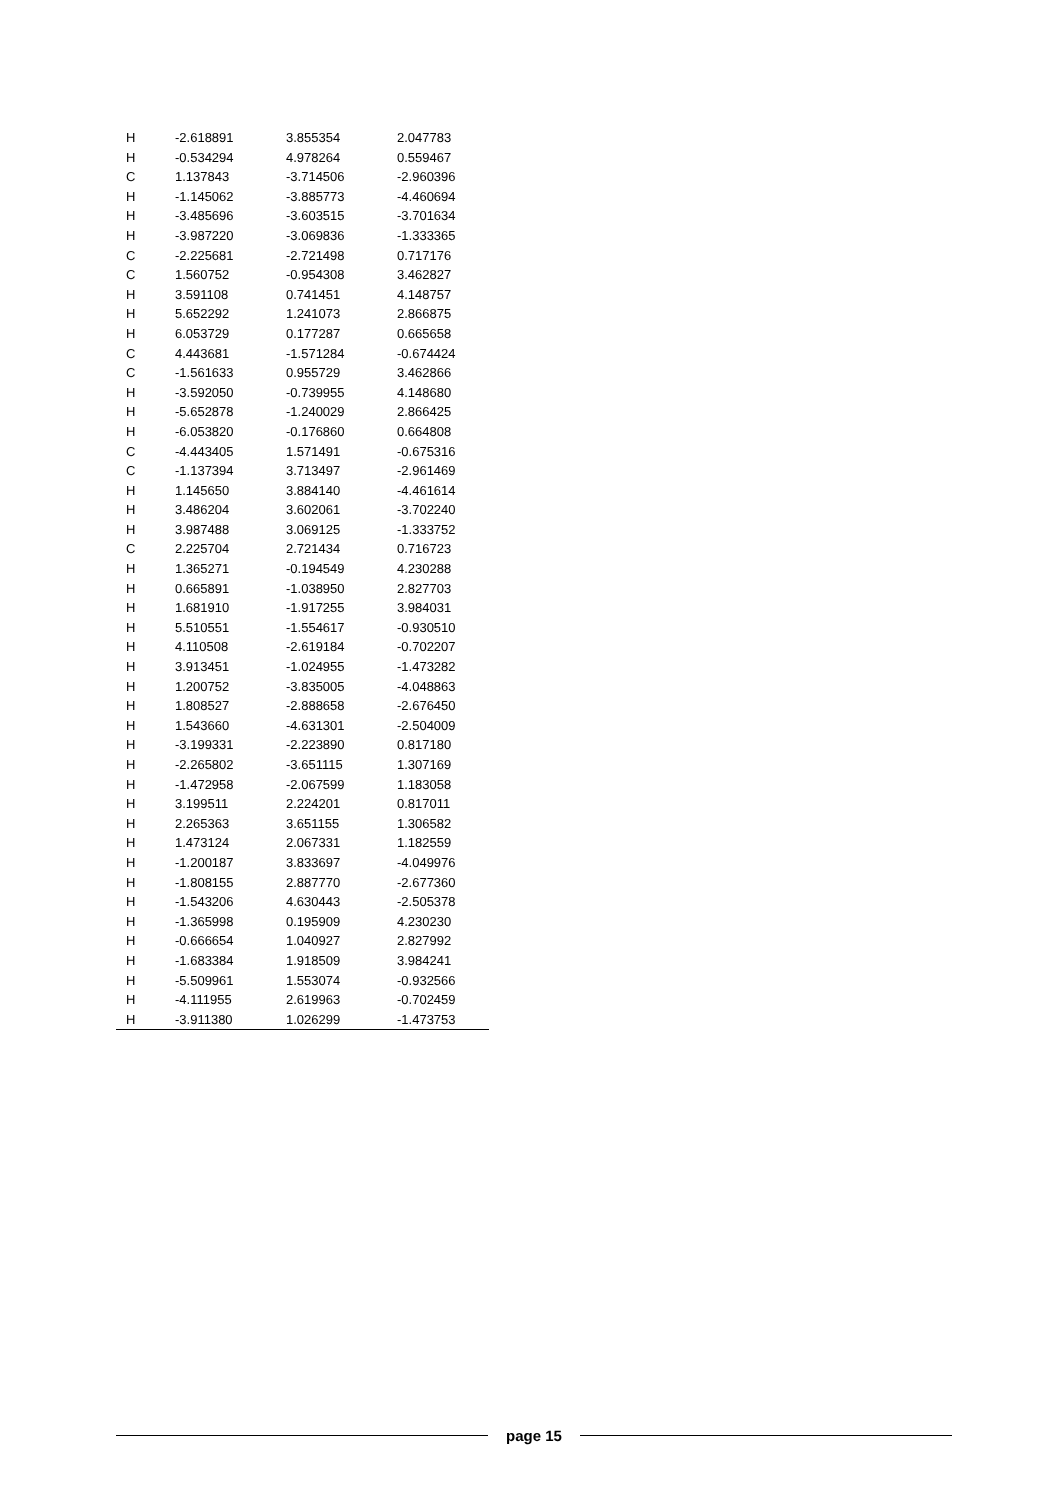| H | -2.618891 | 3.855354 | 2.047783 |
| H | -0.534294 | 4.978264 | 0.559467 |
| C | 1.137843 | -3.714506 | -2.960396 |
| H | -1.145062 | -3.885773 | -4.460694 |
| H | -3.485696 | -3.603515 | -3.701634 |
| H | -3.987220 | -3.069836 | -1.333365 |
| C | -2.225681 | -2.721498 | 0.717176 |
| C | 1.560752 | -0.954308 | 3.462827 |
| H | 3.591108 | 0.741451 | 4.148757 |
| H | 5.652292 | 1.241073 | 2.866875 |
| H | 6.053729 | 0.177287 | 0.665658 |
| C | 4.443681 | -1.571284 | -0.674424 |
| C | -1.561633 | 0.955729 | 3.462866 |
| H | -3.592050 | -0.739955 | 4.148680 |
| H | -5.652878 | -1.240029 | 2.866425 |
| H | -6.053820 | -0.176860 | 0.664808 |
| C | -4.443405 | 1.571491 | -0.675316 |
| C | -1.137394 | 3.713497 | -2.961469 |
| H | 1.145650 | 3.884140 | -4.461614 |
| H | 3.486204 | 3.602061 | -3.702240 |
| H | 3.987488 | 3.069125 | -1.333752 |
| C | 2.225704 | 2.721434 | 0.716723 |
| H | 1.365271 | -0.194549 | 4.230288 |
| H | 0.665891 | -1.038950 | 2.827703 |
| H | 1.681910 | -1.917255 | 3.984031 |
| H | 5.510551 | -1.554617 | -0.930510 |
| H | 4.110508 | -2.619184 | -0.702207 |
| H | 3.913451 | -1.024955 | -1.473282 |
| H | 1.200752 | -3.835005 | -4.048863 |
| H | 1.808527 | -2.888658 | -2.676450 |
| H | 1.543660 | -4.631301 | -2.504009 |
| H | -3.199331 | -2.223890 | 0.817180 |
| H | -2.265802 | -3.651115 | 1.307169 |
| H | -1.472958 | -2.067599 | 1.183058 |
| H | 3.199511 | 2.224201 | 0.817011 |
| H | 2.265363 | 3.651155 | 1.306582 |
| H | 1.473124 | 2.067331 | 1.182559 |
| H | -1.200187 | 3.833697 | -4.049976 |
| H | -1.808155 | 2.887770 | -2.677360 |
| H | -1.543206 | 4.630443 | -2.505378 |
| H | -1.365998 | 0.195909 | 4.230230 |
| H | -0.666654 | 1.040927 | 2.827992 |
| H | -1.683384 | 1.918509 | 3.984241 |
| H | -5.509961 | 1.553074 | -0.932566 |
| H | -4.111955 | 2.619963 | -0.702459 |
| H | -3.911380 | 1.026299 | -1.473753 |
page 15